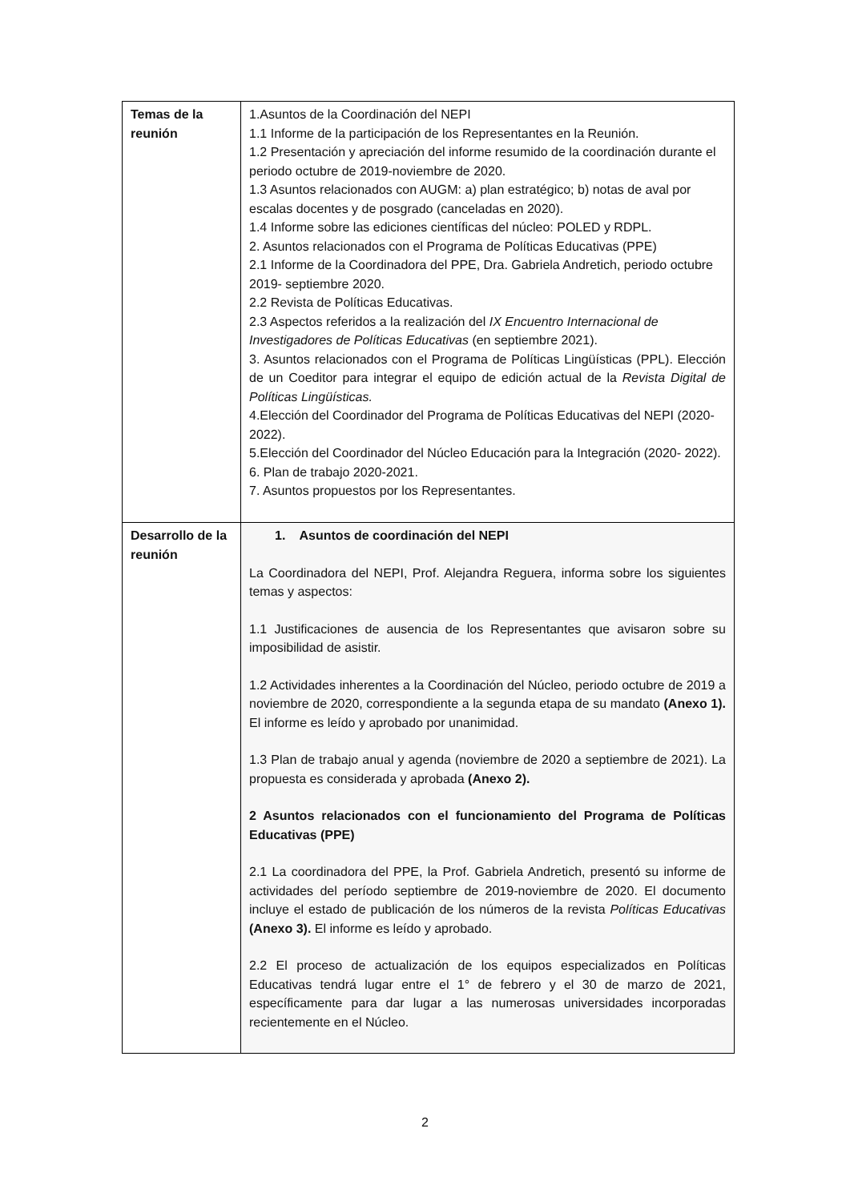| Temas de la reunión | 1.Asuntos de la Coordinación del NEPI 1.1 Informe de la participación de los Representantes en la Reunión. 1.2 Presentación y apreciación del informe resumido de la coordinación durante el periodo octubre de 2019-noviembre de 2020. 1.3 Asuntos relacionados con AUGM: a) plan estratégico; b) notas de aval por escalas docentes y de posgrado (canceladas en 2020). 1.4 Informe sobre las ediciones científicas del núcleo: POLED y RDPL. 2. Asuntos relacionados con el Programa de Políticas Educativas (PPE) 2.1 Informe de la Coordinadora del PPE, Dra. Gabriela Andretich, periodo octubre 2019- septiembre 2020. 2.2 Revista de Políticas Educativas. 2.3 Aspectos referidos a la realización del IX Encuentro Internacional de Investigadores de Políticas Educativas (en septiembre 2021). 3. Asuntos relacionados con el Programa de Políticas Lingüísticas (PPL). Elección de un Coeditor para integrar el equipo de edición actual de la Revista Digital de Políticas Lingüísticas. 4.Elección del Coordinador del Programa de Políticas Educativas del NEPI (2020-2022). 5.Elección del Coordinador del Núcleo Educación para la Integración (2020- 2022). 6. Plan de trabajo 2020-2021. 7. Asuntos propuestos por los Representantes. |
| Desarrollo de la reunión | 1. Asuntos de coordinación del NEPI La Coordinadora del NEPI, Prof. Alejandra Reguera, informa sobre los siguientes temas y aspectos: 1.1 Justificaciones de ausencia de los Representantes que avisaron sobre su imposibilidad de asistir. 1.2 Actividades inherentes a la Coordinación del Núcleo, periodo octubre de 2019 a noviembre de 2020, correspondiente a la segunda etapa de su mandato (Anexo 1). El informe es leído y aprobado por unanimidad. 1.3 Plan de trabajo anual y agenda (noviembre de 2020 a septiembre de 2021). La propuesta es considerada y aprobada (Anexo 2). 2 Asuntos relacionados con el funcionamiento del Programa de Políticas Educativas (PPE) 2.1 La coordinadora del PPE, la Prof. Gabriela Andretich, presentó su informe de actividades del período septiembre de 2019-noviembre de 2020. El documento incluye el estado de publicación de los números de la revista Políticas Educativas (Anexo 3). El informe es leído y aprobado. 2.2 El proceso de actualización de los equipos especializados en Políticas Educativas tendrá lugar entre el 1° de febrero y el 30 de marzo de 2021, específicamente para dar lugar a las numerosas universidades incorporadas recientemente en el Núcleo. |
2